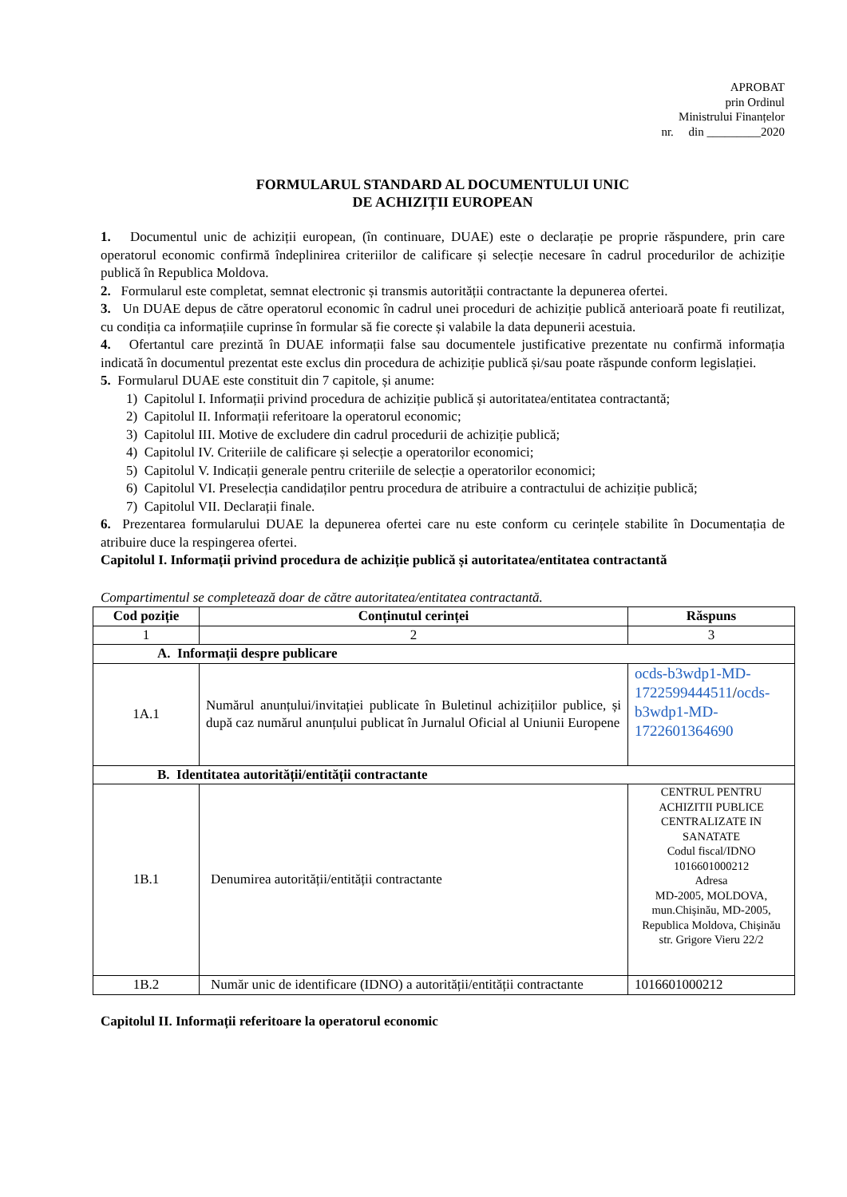APROBAT
prin Ordinul
Ministrului Finanțelor
nr. din _________2020
FORMULARUL STANDARD AL DOCUMENTULUI UNIC
DE ACHIZIȚII EUROPEAN
1. Documentul unic de achiziții european, (în continuare, DUAE) este o declarație pe proprie răspundere, prin care operatorul economic confirmă îndeplinirea criteriilor de calificare și selecție necesare în cadrul procedurilor de achiziție publică în Republica Moldova.
2. Formularul este completat, semnat electronic și transmis autorității contractante la depunerea ofertei.
3. Un DUAE depus de către operatorul economic în cadrul unei proceduri de achiziție publică anterioară poate fi reutilizat, cu condiția ca informațiile cuprinse în formular să fie corecte și valabile la data depunerii acestuia.
4. Ofertantul care prezintă în DUAE informații false sau documentele justificative prezentate nu confirmă informația indicată în documentul prezentat este exclus din procedura de achiziție publică și/sau poate răspunde conform legislației.
5. Formularul DUAE este constituit din 7 capitole, și anume:
1) Capitolul I. Informații privind procedura de achiziție publică și autoritatea/entitatea contractantă;
2) Capitolul II. Informații referitoare la operatorul economic;
3) Capitolul III. Motive de excludere din cadrul procedurii de achiziție publică;
4) Capitolul IV. Criteriile de calificare și selecție a operatorilor economici;
5) Capitolul V. Indicații generale pentru criteriile de selecție a operatorilor economici;
6) Capitolul VI. Preselecția candidaților pentru procedura de atribuire a contractului de achiziție publică;
7) Capitolul VII. Declarații finale.
6. Prezentarea formularului DUAE la depunerea ofertei care nu este conform cu cerințele stabilite în Documentația de atribuire duce la respingerea ofertei.
Capitolul I. Informații privind procedura de achiziție publică și autoritatea/entitatea contractantă
Compartimentul se completează doar de către autoritatea/entitatea contractantă.
| Cod poziție | Conținutul cerinței | Răspuns |
| --- | --- | --- |
| 1 | 2 | 3 |
| A. Informații despre publicare | | |
| 1A.1 | Numărul anunțului/invitației publicate în Buletinul achizițiilor publice, și după caz numărul anunțului publicat în Jurnalul Oficial al Uniunii Europene | ocds-b3wdp1-MD-1722599444511 / ocds-b3wdp1-MD-1722601364690 |
| B. Identitatea autorității/entității contractante | | |
| 1B.1 | Denumirea autorității/entității contractante | CENTRUL PENTRU ACHIZITII PUBLICE CENTRALIZATE IN SANATATE Codul fiscal/IDNO 1016601000212 Adresa MD-2005, MOLDOVA, mun.Chișinău, MD-2005, Republica Moldova, Chișinău str. Grigore Vieru 22/2 |
| 1B.2 | Număr unic de identificare (IDNO) a autorității/entității contractante | 1016601000212 |
Capitolul II. Informații referitoare la operatorul economic